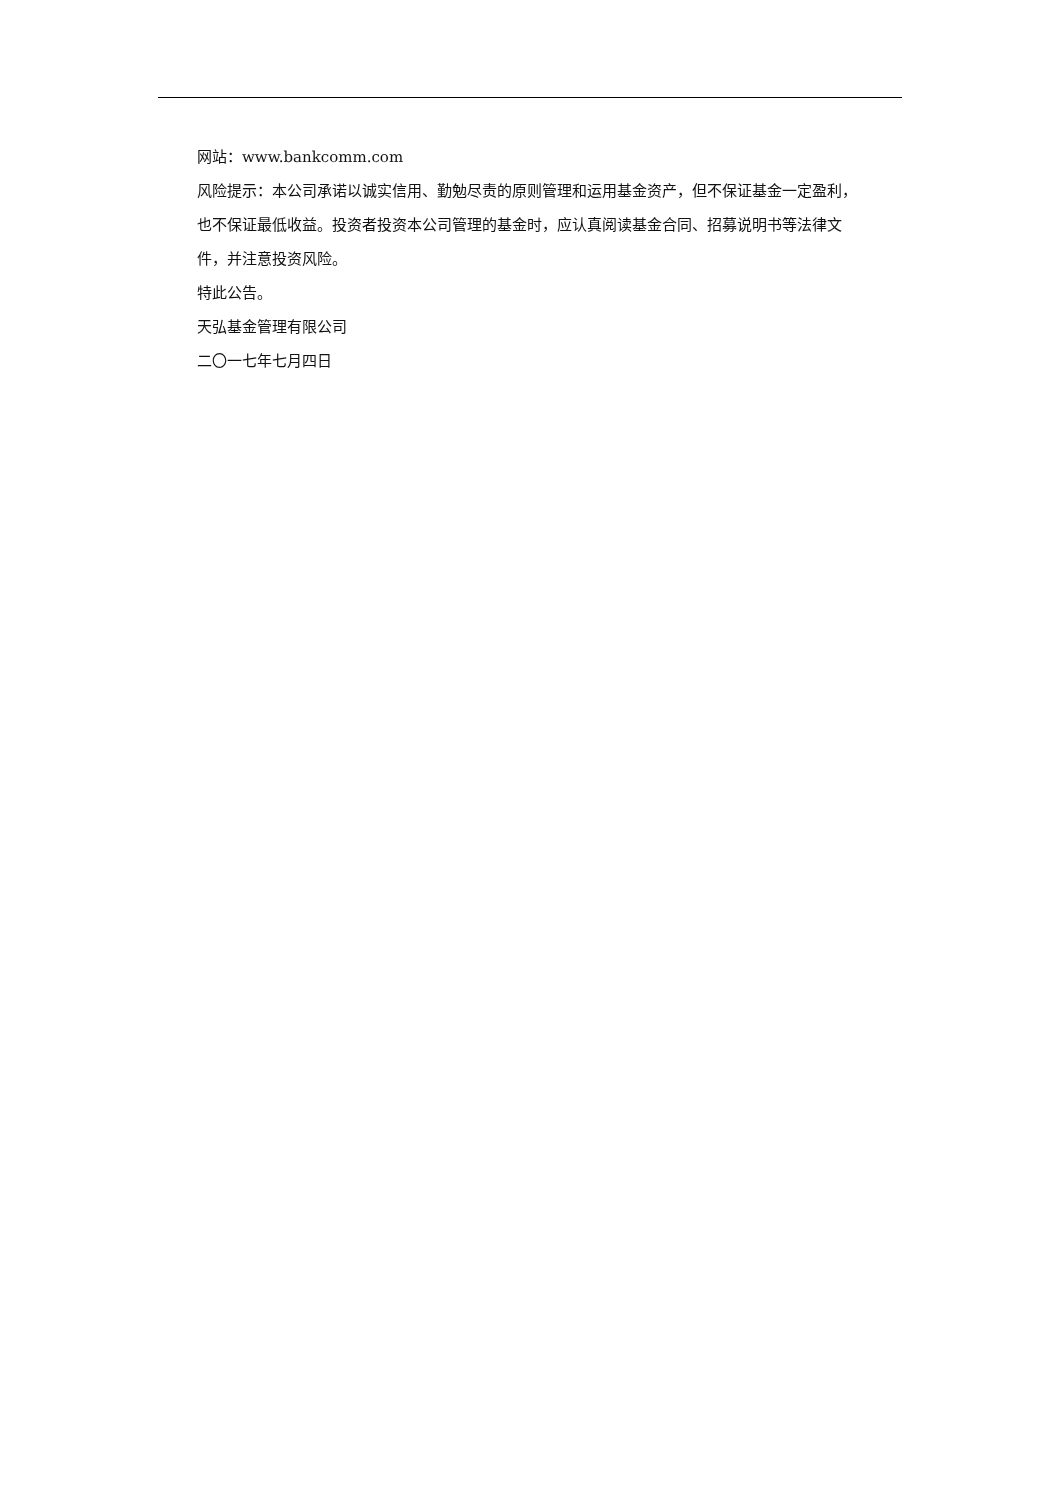网站：www.bankcomm.com
风险提示：本公司承诺以诚实信用、勤勉尽责的原则管理和运用基金资产，但不保证基金一定盈利，也不保证最低收益。投资者投资本公司管理的基金时，应认真阅读基金合同、招募说明书等法律文件，并注意投资风险。
特此公告。
天弘基金管理有限公司
二〇一七年七月四日